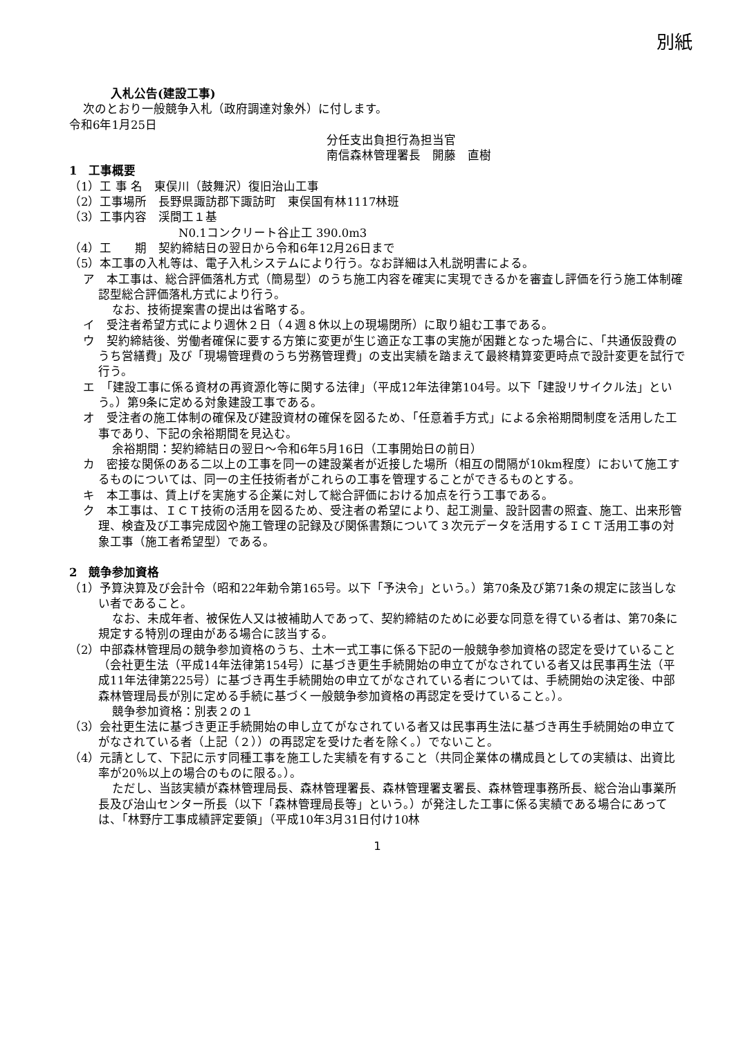別紙
入札公告(建設工事)
次のとおり一般競争入札（政府調達対象外）に付します。
令和6年1月25日
分任支出負担行為担当官
南信森林管理署長　開藤　直樹
1　工事概要
（1）工 事 名　東俣川（鼓舞沢）復旧治山工事
（2）工事場所　長野県諏訪郡下諏訪町　東俣国有林1117林班
（3）工事内容　渓間工１基
N0.1コンクリート谷止工 390.0m3
（4）工　　期　契約締結日の翌日から令和6年12月26日まで
（5）本工事の入札等は、電子入札システムにより行う。なお詳細は入札説明書による。
ア　本工事は、総合評価落札方式（簡易型）のうち施工内容を確実に実現できるかを審査し評価を行う施工体制確認型総合評価落札方式により行う。
なお、技術提案書の提出は省略する。
イ　受注者希望方式により週休２日（４週８休以上の現場閉所）に取り組む工事である。
ウ　契約締結後、労働者確保に要する方策に変更が生じ適正な工事の実施が困難となった場合に、「共通仮設費のうち営繕費」及び「現場管理費のうち労務管理費」の支出実績を踏まえて最終精算変更時点で設計変更を試行で行う。
エ　「建設工事に係る資材の再資源化等に関する法律」（平成12年法律第104号。以下「建設リサイクル法」という。）第9条に定める対象建設工事である。
オ　受注者の施工体制の確保及び建設資材の確保を図るため、「任意着手方式」による余裕期間制度を活用した工事であり、下記の余裕期間を見込む。
余裕期間：契約締結日の翌日～令和6年5月16日（工事開始日の前日）
カ　密接な関係のある二以上の工事を同一の建設業者が近接した場所（相互の間隔が10km程度）において施工するものについては、同一の主任技術者がこれらの工事を管理することができるものとする。
キ　本工事は、賃上げを実施する企業に対して総合評価における加点を行う工事である。
ク　本工事は、ＩＣＴ技術の活用を図るため、受注者の希望により、起工測量、設計図書の照査、施工、出来形管理、検査及び工事完成図や施工管理の記録及び関係書類について３次元データを活用するＩＣＴ活用工事の対象工事（施工者希望型）である。
2　競争参加資格
（1）予算決算及び会計令（昭和22年勅令第165号。以下「予決令」という。）第70条及び第71条の規定に該当しない者であること。
なお、未成年者、被保佐人又は被補助人であって、契約締結のために必要な同意を得ている者は、第70条に規定する特別の理由がある場合に該当する。
（2）中部森林管理局の競争参加資格のうち、土木一式工事に係る下記の一般競争参加資格の認定を受けていること（会社更生法（平成14年法律第154号）に基づき更生手続開始の申立てがなされている者又は民事再生法（平成11年法律第225号）に基づき再生手続開始の申立てがなされている者については、手続開始の決定後、中部森林管理局長が別に定める手続に基づく一般競争参加資格の再認定を受けていること。）。
競争参加資格：別表２の１
（3）会社更生法に基づき更正手続開始の申し立てがなされている者又は民事再生法に基づき再生手続開始の申立てがなされている者（上記（２））の再認定を受けた者を除く。）でないこと。
（4）元請として、下記に示す同種工事を施工した実績を有すること（共同企業体の構成員としての実績は、出資比率が20％以上の場合のものに限る。）。
ただし、当該実績が森林管理局長、森林管理署長、森林管理署支署長、森林管理事務所長、総合治山事業所長及び治山センター所長（以下「森林管理局長等」という。）が発注した工事に係る実績である場合にあっては、「林野庁工事成績評定要領」（平成10年3月31日付け10林
1